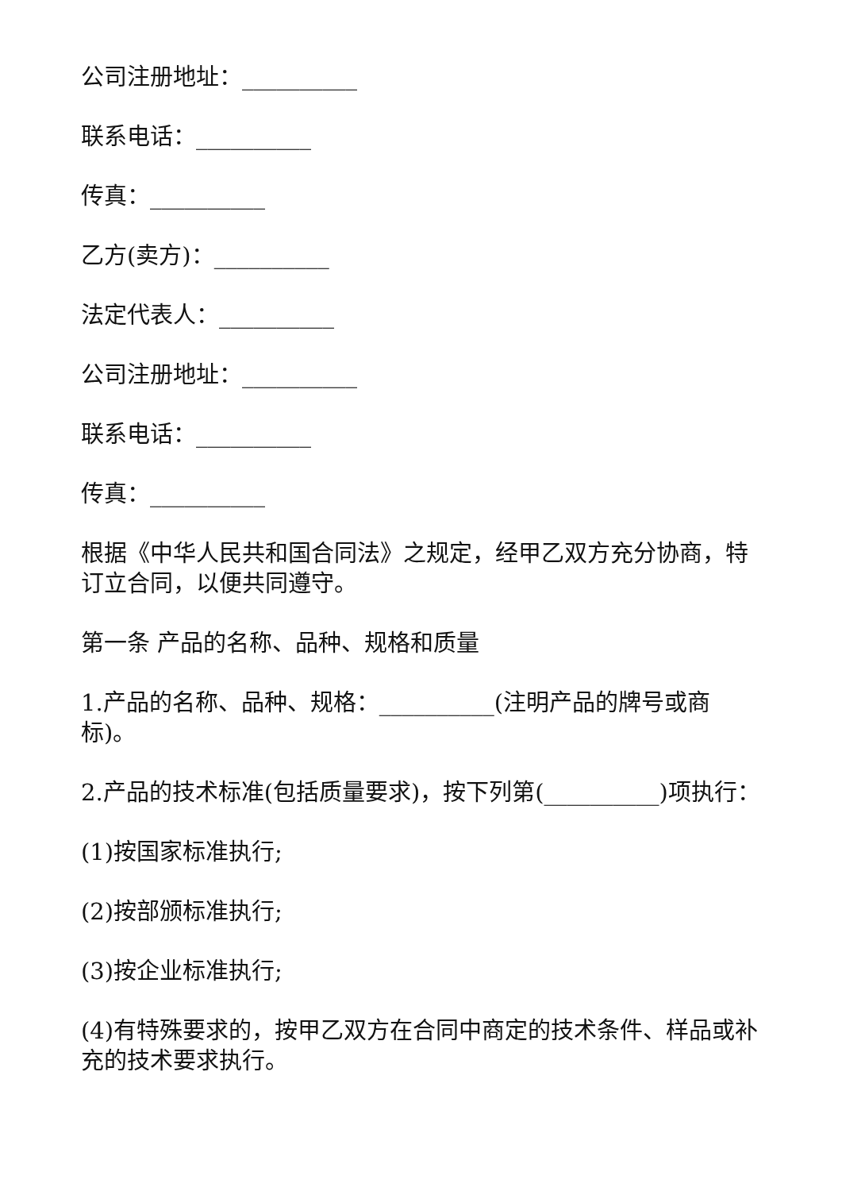公司注册地址：__________
联系电话：__________
传真：__________
乙方(卖方)：__________
法定代表人：__________
公司注册地址：__________
联系电话：__________
传真：__________
根据《中华人民共和国合同法》之规定，经甲乙双方充分协商，特订立合同，以便共同遵守。
第一条 产品的名称、品种、规格和质量
1.产品的名称、品种、规格：__________(注明产品的牌号或商标)。
2.产品的技术标准(包括质量要求)，按下列第(__________)项执行：
(1)按国家标准执行;
(2)按部颁标准执行;
(3)按企业标准执行;
(4)有特殊要求的，按甲乙双方在合同中商定的技术条件、样品或补充的技术要求执行。